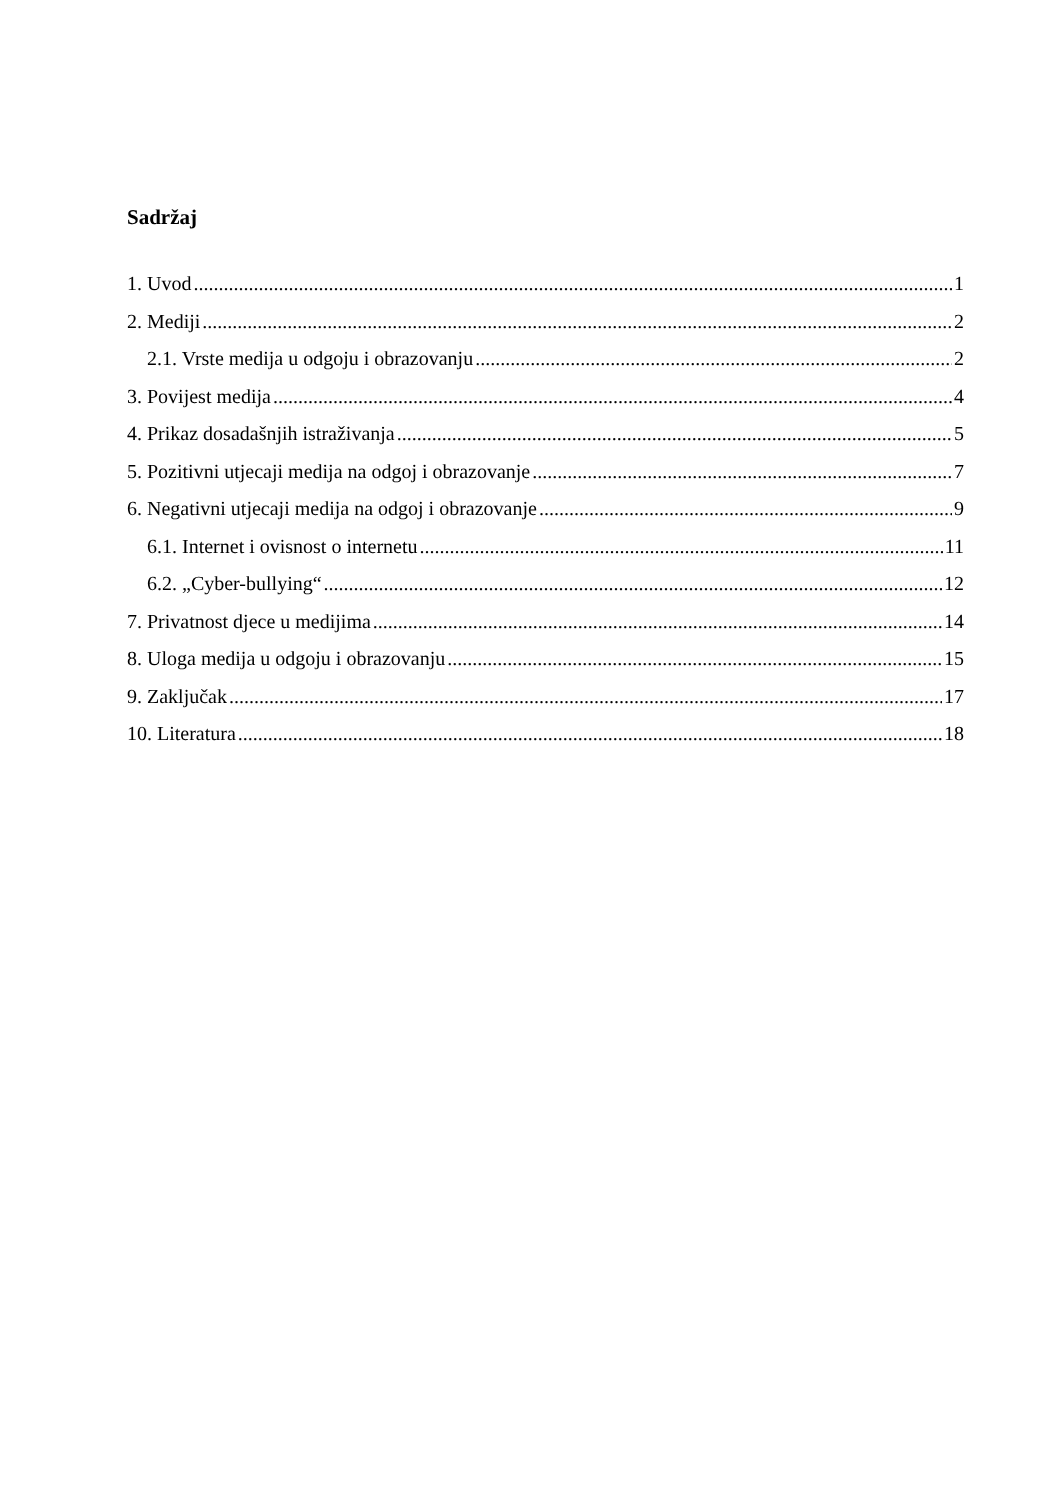Sadržaj
1. Uvod 1
2. Mediji 2
2.1. Vrste medija u odgoju i obrazovanju 2
3. Povijest medija 4
4. Prikaz dosadašnjih istraživanja 5
5. Pozitivni utjecaji medija na odgoj i obrazovanje 7
6. Negativni utjecaji medija na odgoj i obrazovanje 9
6.1. Internet i ovisnost o internetu 11
6.2. „Cyber-bullying“ 12
7. Privatnost djece u medijima 14
8. Uloga medija u odgoju i obrazovanju 15
9. Zaključak 17
10. Literatura 18